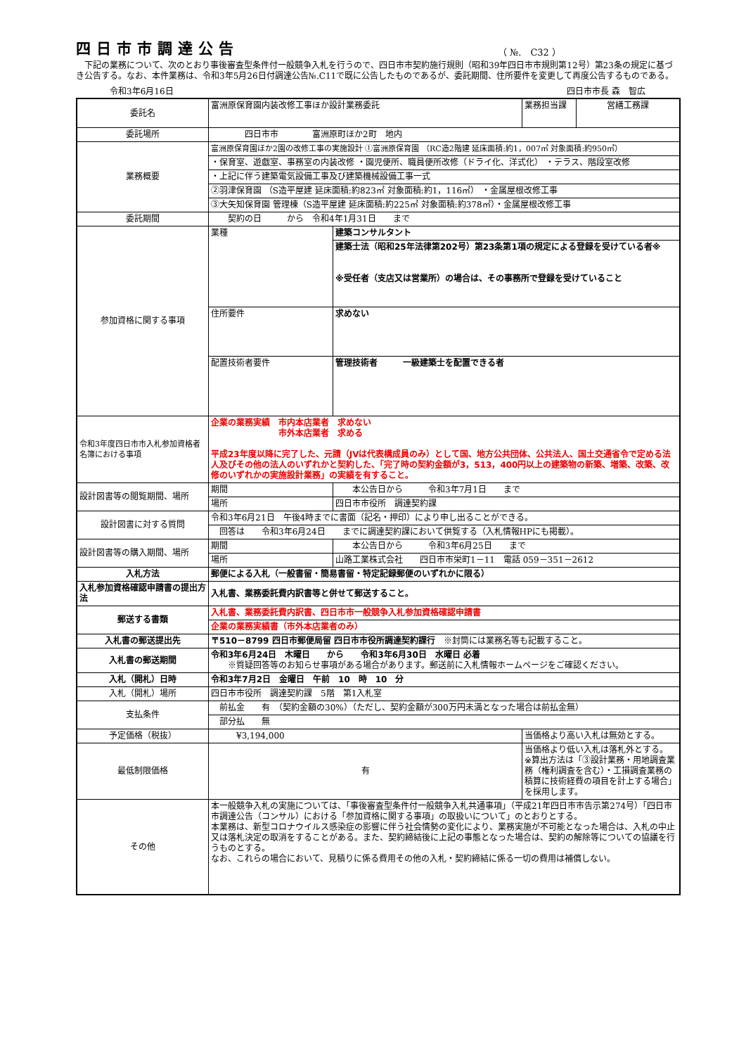四日市市調達公告
（ №.　C32 ）
　下記の業務について、次のとおり事後審査型条件付一般競争入札を行うので、四日市市契約施行規則（昭和39年四日市市規則第12号）第23条の規定に基づき公告する。なお、本件業務は、令和3年5月26日付調達公告№.C11で既に公告したものであるが、委託期間、住所要件を変更して再度公告するものである。
令和3年6月16日 四日市市長 森　智広
| 委託名 | 富洲原保育園内装改修工事ほか設計業務委託 | | 業務担当課 | 営繕工務課 |
| 委託場所 | 四日市市 富洲原町ほか2町 地内 | | | |
| 業務概要 | 富洲原保育園ほか2園の改修工事の実施設計 ①富洲原保育園 （RC造2階建 延床面積:約1，007㎡ 対象面積:約950㎡） | | | |
| | ・保育室、遊戯室、事務室の内装改修 ・園児便所、職員便所改修（ドライ化、洋式化） ・テラス、階段室改修 | | | |
| | ・上記に伴う建築電気設備工事及び建築機械設備工事一式 | | | |
| | ②羽津保育園 （S造平屋建 延床面積:約823㎡ 対象面積:約1，116㎡） ・金属屋根改修工事 | | | |
| | ③大矢知保育園 管理棟（S造平屋建 延床面積:約225㎡ 対象面積:約378㎡）・金属屋根改修工事 | | | |
| 委託期間 | 契約の日 から 令和4年1月31日 まで | | | |
| 参加資格に関する事項 | 業種 | 建築コンサルタント | | |
| | | 建築士法（昭和25年法律第202号）第23条第1項の規定による登録を受けている者※ ※受任者（支店又は営業所）の場合は、その事務所で登録を受けていること | | |
| | 住所要件 | 求めない | | |
| | 配置技術者要件 | 管理技術者 一級建築士を配置できる者 | | |
| 令和3年度四日市市入札参加資格者名簿における事項 | 企業の業務実績 市内本店業者 求めない 市外本店業者 求める 平成23年度以降に完了した、元請（JVは代表構成員のみ）として国、地方公共団体、公共法人、国土交通省令で定める法人及びその他の法人のいずれかと契約した、「完了時の契約金額が3，513，400円以上の建築物の新築、増築、改築、改修のいずれかの実施設計業務」の実績を有すること。 | | | |
| 設計図書等の閲覧期間、場所 | 期間 | 本公告日から 令和3年7月1日 まで | | |
| | 場所 | 四日市市役所 調達契約課 | | |
| 設計図書に対する質問 | 令和3年6月21日 午後4時までに書面（記名・押印）により申し出ることができる。 | | | |
| | 回答は 令和3年6月24日 までに調達契約課において供覧する（入札情報HPにも掲載）。 | | | |
| 設計図書等の購入期間、場所 | 期間 | 本公告日から 令和3年6月25日 まで | | |
| | 場所 | 山路工業株式会社 四日市市栄町1－11 電話 059－351－2612 | | |
| 入札方法 | 郵便による入札（一般書留・簡易書留・特定記録郵便のいずれかに限る） | | | |
| 入札参加資格確認申請書の提出方法 | 入札書、業務委託費内訳書等と併せて郵送すること。 | | | |
| 郵送する書類 | 入札書、業務委託費内訳書、四日市市一般競争入札参加資格確認申請書 | | | |
| | 企業の業務実績書（市外本店業者のみ） | | | |
| 入札書の郵送提出先 | 〒510－8799 四日市郵便局留 四日市市役所調達契約課行 ※封筒には業務名等も記載すること。 | | | |
| 入札書の郵送期間 | 令和3年6月24日 木曜日 から 令和3年6月30日 水曜日 必着 ※質疑回答等のお知らせ事項がある場合があります。郵送前に入札情報ホームページをご確認ください。 | | | |
| 入札（開札）日時 | 令和3年7月2日 金曜日 午前 10 時 10 分 | | | |
| 入札（開札）場所 | 四日市市役所 調達契約課 5階 第1入札室 | | | |
| 支払条件 | 前払金 有 （契約金額の30%）（ただし、契約金額が300万円未満となった場合は前払金無） | | | |
| | 部分払 無 | | | |
| 予定価格（税抜） | ¥3,194,000 | | 当価格より高い入札は無効とする。 | |
| 最低制限価格 | 有 | | 当価格より低い入札は落札外とする。 ※算出方法は「③設計業務・用地調査業務（権利調査を含む）・工損調査業務の積算に技術経費の項目を計上する場合」を採用します。 | |
| その他 | 本一般競争入札の実施については、「事後審査型条件付一般競争入札共通事項」（平成21年四日市市告示第274号）「四日市市調達公告（コンサル）における「参加資格に関する事項」の取扱いについて」のとおりとする。 本業務は、新型コロナウイルス感染症の影響に伴う社会情勢の変化により、業務実施が不可能となった場合は、入札の中止又は落札決定の取消をすることがある。また、契約締結後に上記の事態となった場合は、契約の解除等についての協議を行うものとする。 なお、これらの場合において、見積りに係る費用その他の入札・契約締結に係る一切の費用は補償しない。 | | | |